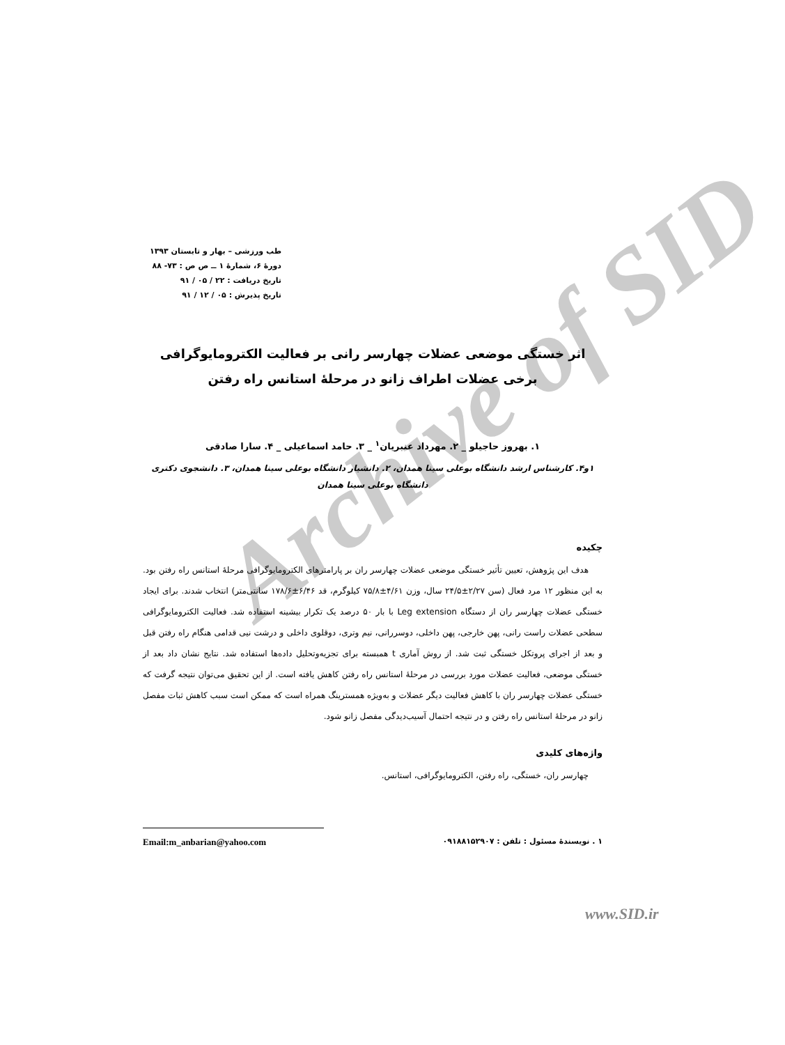Archive of SID
طب ورزشی – بهار و تابستان ۱۳۹۳
دورهٔ ۶، شمارهٔ ۱ ــ ص ص : ۷۳- ۸۸
تاریخ دریافت : ۲۲ / ۰۵ / ۹۱
تاریخ پذیرش : ۰۵ / ۱۲ / ۹۱
اثر خستگی موضعی عضلات چهارسر رانی بر فعالیت الکترومایوگرافی برخی عضلات اطراف زانو در مرحلهٔ استانس راه رفتن
۱. بهروز حاجیلو _ ۲. مهرداد عنبریان<sup>۱</sup> _ ۳. حامد اسماعیلی _ ۴. سارا صادقی
۱و۴. کارشناس ارشد دانشگاه بوعلی سینا همدان، ۲. دانشیار دانشگاه بوعلی سینا همدان، ۳. دانشجوی دکتری دانشگاه بوعلی سینا همدان
چکیده
هدف این پژوهش، تعیین تأثیر خستگی موضعی عضلات چهارسر ران بر پارامترهای الکترومایوگرافی مرحلهٔ استانس راه رفتن بود. به این منظور ۱۲ مرد فعال (سن ۲/۲۷±۲۴/۵ سال، وزن ۴/۶۱±۷۵/۸ کیلوگرم، قد ۶/۴۶±۱۷۸/۶ سانتی‌متر) انتخاب شدند. برای ایجاد خستگی عضلات چهارسر ران از دستگاه Leg extension با بار ۵۰ درصد یک تکرار بیشینه استفاده شد. فعالیت الکترومایوگرافی سطحی عضلات راست رانی، پهن خارجی، پهن داخلی، دوسررانی، نیم وتری، دوقلوی داخلی و درشت نیی قدامی هنگام راه رفتن قبل و بعد از اجرای پروتکل خستگی ثبت شد. از روش آماری t همبسته برای تجزیه‌وتحلیل داده‌ها استفاده شد. نتایج نشان داد بعد از خستگی موضعی، فعالیت عضلات مورد بررسی در مرحلهٔ استانس راه رفتن کاهش یافته است. از این تحقیق می‌توان نتیجه گرفت که خستگی عضلات چهارسر ران با کاهش فعالیت دیگر عضلات و به‌ویژه همسترینگ همراه است که ممکن است سبب کاهش ثبات مفصل زانو در مرحلهٔ استانس راه رفتن و در نتیجه احتمال آسیب‌دیدگی مفصل زانو شود.
واژه‌های کلیدی
چهارسر ران، خستگی، راه رفتن، الکترومایوگرافی، استانس.
۱ . نویسندهٔ مسئول : تلفن : ۰۹۱۸۸۱۵۲۹۰۷ Email:m_anbarian@yahoo.com
www.SID.ir